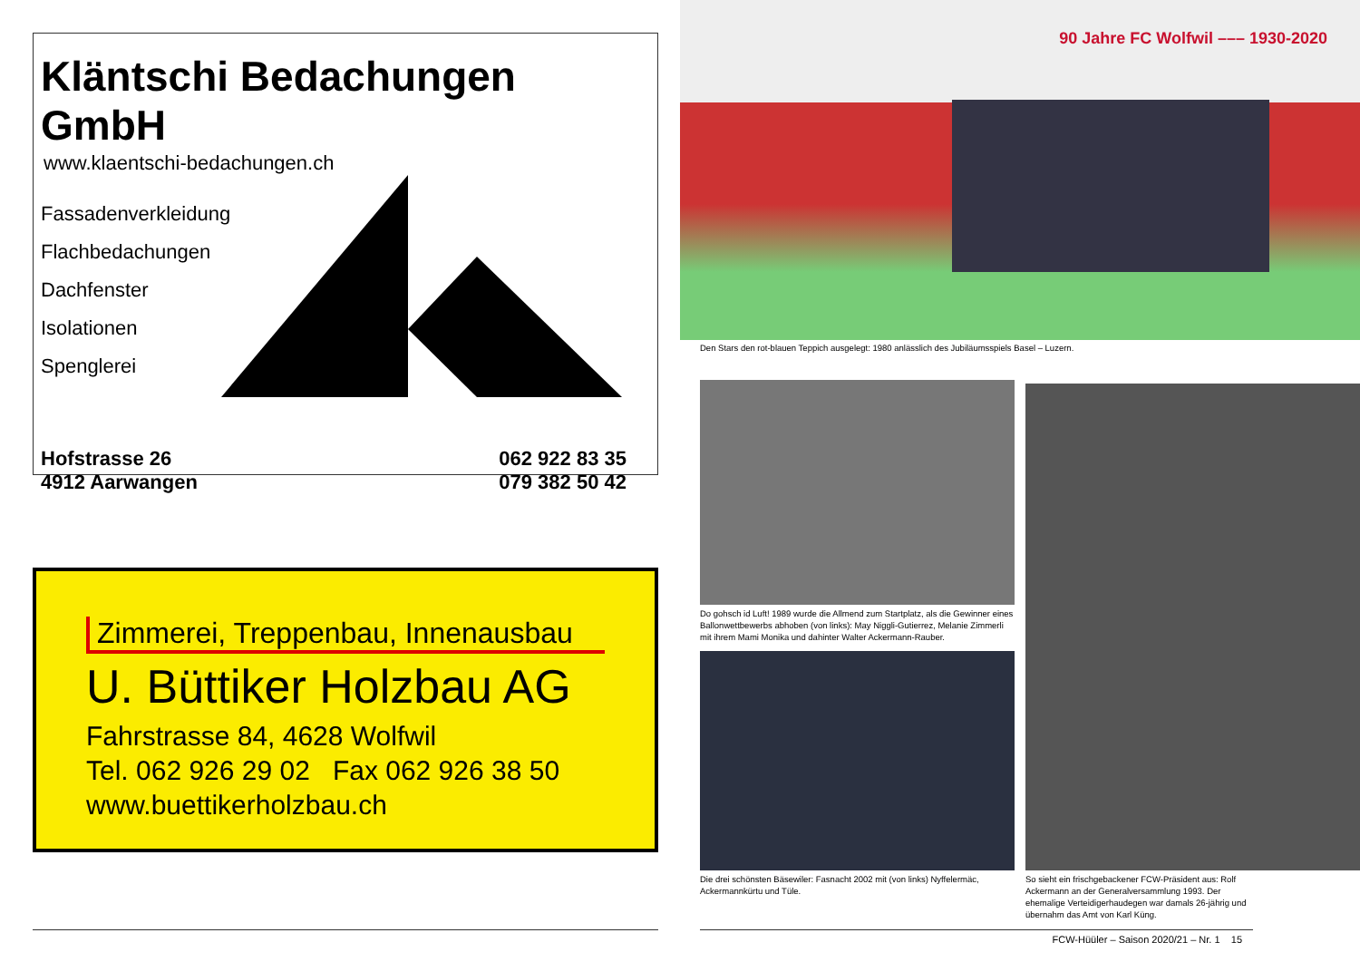Kläntschi Bedachungen GmbH
www.klaentschi-bedachungen.ch
Fassadenverkleidung
Flachbedachungen
Dachfenster
Isolationen
Spenglerei
Hofstrasse 26
4912 Aarwangen
062 922 83 35
079 382 50 42
Zimmerei, Treppenbau, Innenausbau
U. Büttiker Holzbau AG
Fahrstrasse 84, 4628 Wolfwil
Tel. 062 926 29 02 Fax 062 926 38 50
www.buettikerholzbau.ch
90 Jahre FC Wolfwil ––– 1930-2020
Den Stars den rot-blauen Teppich ausgelegt: 1980 anlässlich des Jubiläumsspiels Basel – Luzern.
Do gohsch id Luft! 1989 wurde die Allmend zum Startplatz, als die Gewinner eines Ballonwettbewerbs abhoben (von links): May Niggli-Gutierrez, Melanie Zimmerli mit ihrem Mami Monika und dahinter Walter Ackermann-Rauber.
Die drei schönsten Bäsewiler: Fasnacht 2002 mit (von links) Nyffelermäc, Ackermannkürtu und Tüle.
So sieht ein frischgebackener FCW-Präsident aus: Rolf Ackermann an der Generalversammlung 1993. Der ehemalige Verteidigerhaudegen war damals 26-jährig und übernahm das Amt von Karl Küng.
FCW-Hüüler – Saison 2020/21 – Nr. 1 15